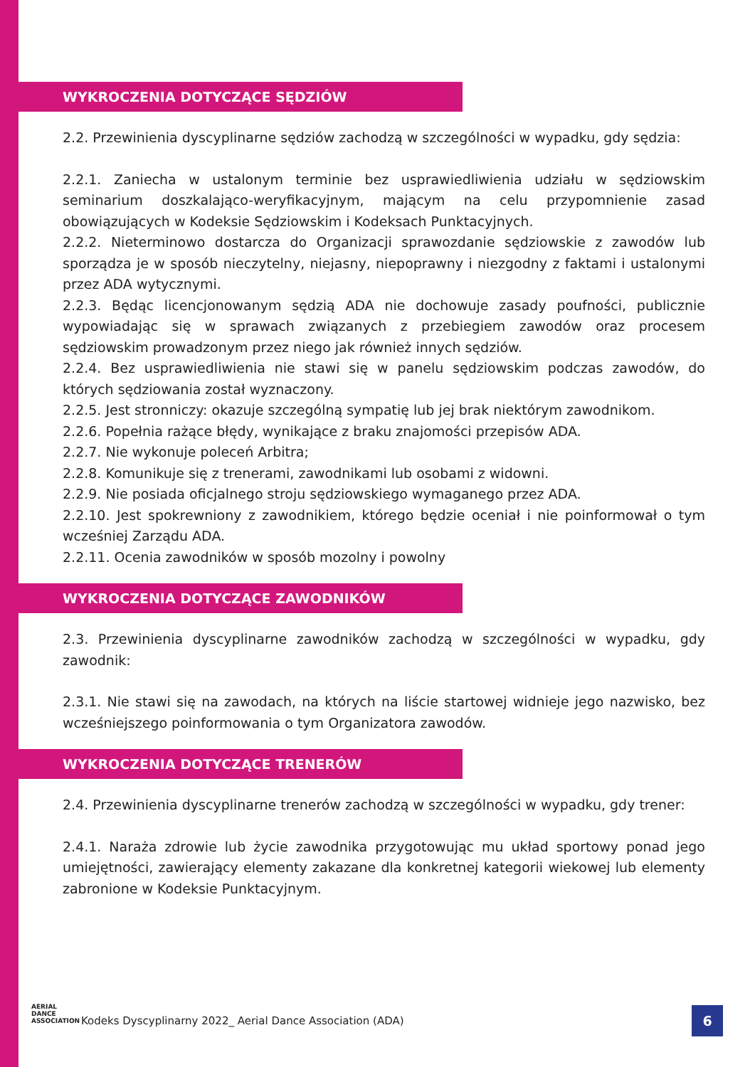WYKROCZENIA DOTYCZĄCE SĘDZIÓW
2.2. Przewinienia dyscyplinarne sędziów zachodzą w szczególności w wypadku, gdy sędzia:
2.2.1. Zaniecha w ustalonym terminie bez usprawiedliwienia udziału w sędziowskim seminarium doszkalająco-weryfikacyjnym, mającym na celu przypomnienie zasad obowiązujących w Kodeksie Sędziowskim i Kodeksach Punktacyjnych.
2.2.2. Nieterminowo dostarcza do Organizacji sprawozdanie sędziowskie z zawodów lub sporządza je w sposób nieczytelny, niejasny, niepoprawny i niezgodny z faktami i ustalonymi przez ADA wytycznymi.
2.2.3. Będąc licencjonowanym sędzią ADA nie dochowuje zasady poufności, publicznie wypowiadając się w sprawach związanych z przebiegiem zawodów oraz procesem sędziowskim prowadzonym przez niego jak również innych sędziów.
2.2.4. Bez usprawiedliwienia nie stawi się w panelu sędziowskim podczas zawodów, do których sędziowania został wyznaczony.
2.2.5. Jest stronniczy: okazuje szczególną sympatię lub jej brak niektórym zawodnikom.
2.2.6. Popełnia rażące błędy, wynikające z braku znajomości przepisów ADA.
2.2.7. Nie wykonuje poleceń Arbitra;
2.2.8. Komunikuje się z trenerami, zawodnikami lub osobami z widowni.
2.2.9. Nie posiada oficjalnego stroju sędziowskiego wymaganego przez ADA.
2.2.10. Jest spokrewniony z zawodnikiem, którego będzie oceniał i nie poinformował o tym wcześniej Zarządu ADA.
2.2.11. Ocenia zawodników w sposób mozolny i powolny
WYKROCZENIA DOTYCZĄCE ZAWODNIKÓW
2.3. Przewinienia dyscyplinarne zawodników zachodzą w szczególności w wypadku, gdy zawodnik:
2.3.1. Nie stawi się na zawodach, na których na liście startowej widnieje jego nazwisko, bez wcześniejszego poinformowania o tym Organizatora zawodów.
WYKROCZENIA DOTYCZĄCE TRENERÓW
2.4. Przewinienia dyscyplinarne trenerów zachodzą w szczególności w wypadku, gdy trener:
2.4.1. Naraża zdrowie lub życie zawodnika przygotowując mu układ sportowy ponad jego umiejętności, zawierający elementy zakazane dla konkretnej kategorii wiekowej lub elementy zabronione w Kodeksie Punktacyjnym.
AERIAL
DANCE
ASSOCIATION
Kodeks Dyscyplinarny 2022_ Aerial Dance Association (ADA)
6